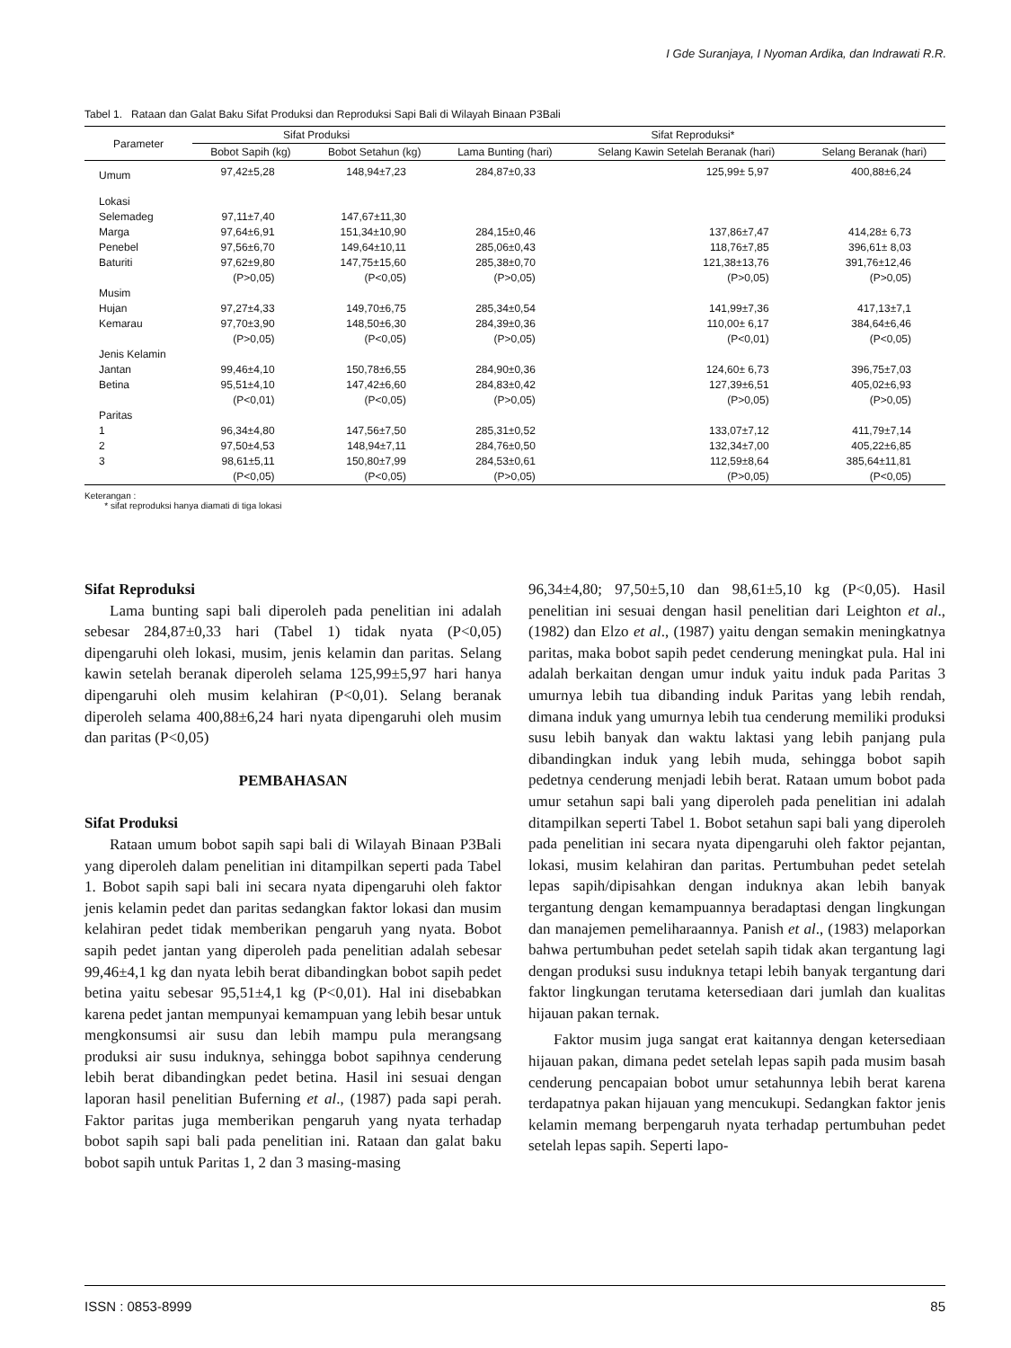I Gde Suranjaya, I Nyoman Ardika, dan Indrawati R.R.
Tabel 1. Rataan dan Galat Baku Sifat Produksi dan Reproduksi Sapi Bali di Wilayah Binaan P3Bali
| Parameter | Sifat Produksi | | Sifat Reproduksi* | | |
| --- | --- | --- | --- | --- | --- |
| | Bobot Sapih (kg) | Bobot Setahun (kg) | Lama Bunting (hari) | Selang Kawin Setelah Beranak (hari) | Selang Beranak (hari) |
| Umum | 97,42±5,28 | 148,94±7,23 | 284,87±0,33 | 125,99± 5,97 | 400,88±6,24 |
| Lokasi | | | | | |
| Selemadeg | 97,11±7,40 | 147,67±11,30 | | | |
| Marga | 97,64±6,91 | 151,34±10,90 | 284,15±0,46 | 137,86±7,47 | 414,28± 6,73 |
| Penebel | 97,56±6,70 | 149,64±10,11 | 285,06±0,43 | 118,76±7,85 | 396,61± 8,03 |
| Baturiti | 97,62±9,80 | 147,75±15,60 | 285,38±0,70 | 121,38±13,76 | 391,76±12,46 |
| | (P>0,05) | (P<0,05) | (P>0,05) | (P>0,05) | (P>0,05) |
| Musim | | | | | |
| Hujan | 97,27±4,33 | 149,70±6,75 | 285,34±0,54 | 141,99±7,36 | 417,13±7,1 |
| Kemarau | 97,70±3,90 | 148,50±6,30 | 284,39±0,36 | 110,00± 6,17 | 384,64±6,46 |
| | (P>0,05) | (P<0,05) | (P>0,05) | (P<0,01) | (P<0,05) |
| Jenis Kelamin | | | | | |
| Jantan | 99,46±4,10 | 150,78±6,55 | 284,90±0,36 | 124,60± 6,73 | 396,75±7,03 |
| Betina | 95,51±4,10 | 147,42±6,60 | 284,83±0,42 | 127,39±6,51 | 405,02±6,93 |
| | (P<0,01) | (P<0,05) | (P>0,05) | (P>0,05) | (P>0,05) |
| Paritas | | | | | |
| 1 | 96,34±4,80 | 147,56±7,50 | 285,31±0,52 | 133,07±7,12 | 411,79±7,14 |
| 2 | 97,50±4,53 | 148,94±7,11 | 284,76±0,50 | 132,34±7,00 | 405,22±6,85 |
| 3 | 98,61±5,11 | 150,80±7,99 | 284,53±0,61 | 112,59±8,64 | 385,64±11,81 |
| | (P<0,05) | (P<0,05) | (P>0,05) | (P>0,05) | (P<0,05) |
Keterangan :
* sifat reproduksi hanya diamati di tiga lokasi
Sifat Reproduksi
Lama bunting sapi bali diperoleh pada penelitian ini adalah sebesar 284,87±0,33 hari (Tabel 1) tidak nyata (P<0,05) dipengaruhi oleh lokasi, musim, jenis kelamin dan paritas. Selang kawin setelah beranak diperoleh selama 125,99±5,97 hari hanya dipengaruhi oleh musim kelahiran (P<0,01). Selang beranak diperoleh selama 400,88±6,24 hari nyata dipengaruhi oleh musim dan paritas (P<0,05)
PEMBAHASAN
Sifat Produksi
Rataan umum bobot sapih sapi bali di Wilayah Binaan P3Bali yang diperoleh dalam penelitian ini ditampilkan seperti pada Tabel 1. Bobot sapih sapi bali ini secara nyata dipengaruhi oleh faktor jenis kelamin pedet dan paritas sedangkan faktor lokasi dan musim kelahiran pedet tidak memberikan pengaruh yang nyata. Bobot sapih pedet jantan yang diperoleh pada penelitian adalah sebesar 99,46±4,1 kg dan nyata lebih berat dibandingkan bobot sapih pedet betina yaitu sebesar 95,51±4,1 kg (P<0,01). Hal ini disebabkan karena pedet jantan mempunyai kemampuan yang lebih besar untuk mengkonsumsi air susu dan lebih mampu pula merangsang produksi air susu induknya, sehingga bobot sapihnya cenderung lebih berat dibandingkan pedet betina. Hasil ini sesuai dengan laporan hasil penelitian Buferning et al., (1987) pada sapi perah. Faktor paritas juga memberikan pengaruh yang nyata terhadap bobot sapih sapi bali pada penelitian ini. Rataan dan galat baku bobot sapih untuk Paritas 1, 2 dan 3 masing-masing
96,34±4,80; 97,50±5,10 dan 98,61±5,10 kg (P<0,05). Hasil penelitian ini sesuai dengan hasil penelitian dari Leighton et al., (1982) dan Elzo et al., (1987) yaitu dengan semakin meningkatnya paritas, maka bobot sapih pedet cenderung meningkat pula. Hal ini adalah berkaitan dengan umur induk yaitu induk pada Paritas 3 umurnya lebih tua dibanding induk Paritas yang lebih rendah, dimana induk yang umurnya lebih tua cenderung memiliki produksi susu lebih banyak dan waktu laktasi yang lebih panjang pula dibandingkan induk yang lebih muda, sehingga bobot sapih pedetnya cenderung menjadi lebih berat. Rataan umum bobot pada umur setahun sapi bali yang diperoleh pada penelitian ini adalah ditampilkan seperti Tabel 1. Bobot setahun sapi bali yang diperoleh pada penelitian ini secara nyata dipengaruhi oleh faktor pejantan, lokasi, musim kelahiran dan paritas. Pertumbuhan pedet setelah lepas sapih/dipisahkan dengan induknya akan lebih banyak tergantung dengan kemampuannya beradaptasi dengan lingkungan dan manajemen pemeliharaannya. Panish et al., (1983) melaporkan bahwa pertumbuhan pedet setelah sapih tidak akan tergantung lagi dengan produksi susu induknya tetapi lebih banyak tergantung dari faktor lingkungan terutama ketersediaan dari jumlah dan kualitas hijauan pakan ternak.
Faktor musim juga sangat erat kaitannya dengan ketersediaan hijauan pakan, dimana pedet setelah lepas sapih pada musim basah cenderung pencapaian bobot umur setahunnya lebih berat karena terdapatnya pakan hijauan yang mencukupi. Sedangkan faktor jenis kelamin memang berpengaruh nyata terhadap pertumbuhan pedet setelah lepas sapih. Seperti lapo-
ISSN : 0853-8999 85